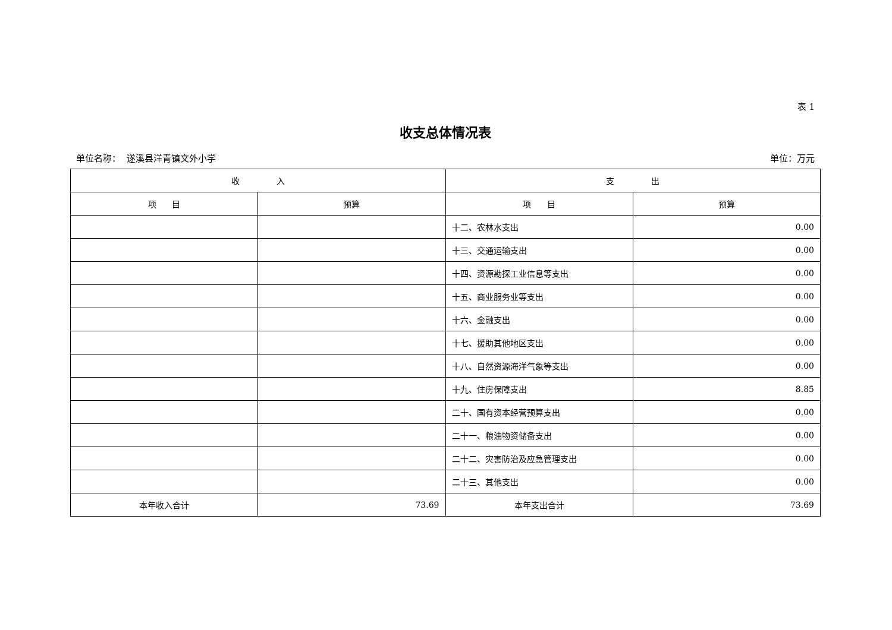表 1
收支总体情况表
单位名称： 遂溪县洋青镇文外小学 单位：万元
| 收 入 | | 支 出 | |
| --- | --- | --- | --- |
| 项 目 | 预算 | 项 目 | 预算 |
| | | 十二、农林水支出 | 0.00 |
| | | 十三、交通运输支出 | 0.00 |
| | | 十四、资源勘探工业信息等支出 | 0.00 |
| | | 十五、商业服务业等支出 | 0.00 |
| | | 十六、金融支出 | 0.00 |
| | | 十七、援助其他地区支出 | 0.00 |
| | | 十八、自然资源海洋气象等支出 | 0.00 |
| | | 十九、住房保障支出 | 8.85 |
| | | 二十、国有资本经营预算支出 | 0.00 |
| | | 二十一、粮油物资储备支出 | 0.00 |
| | | 二十二、灾害防治及应急管理支出 | 0.00 |
| | | 二十三、其他支出 | 0.00 |
| 本年收入合计 | 73.69 | 本年支出合计 | 73.69 |